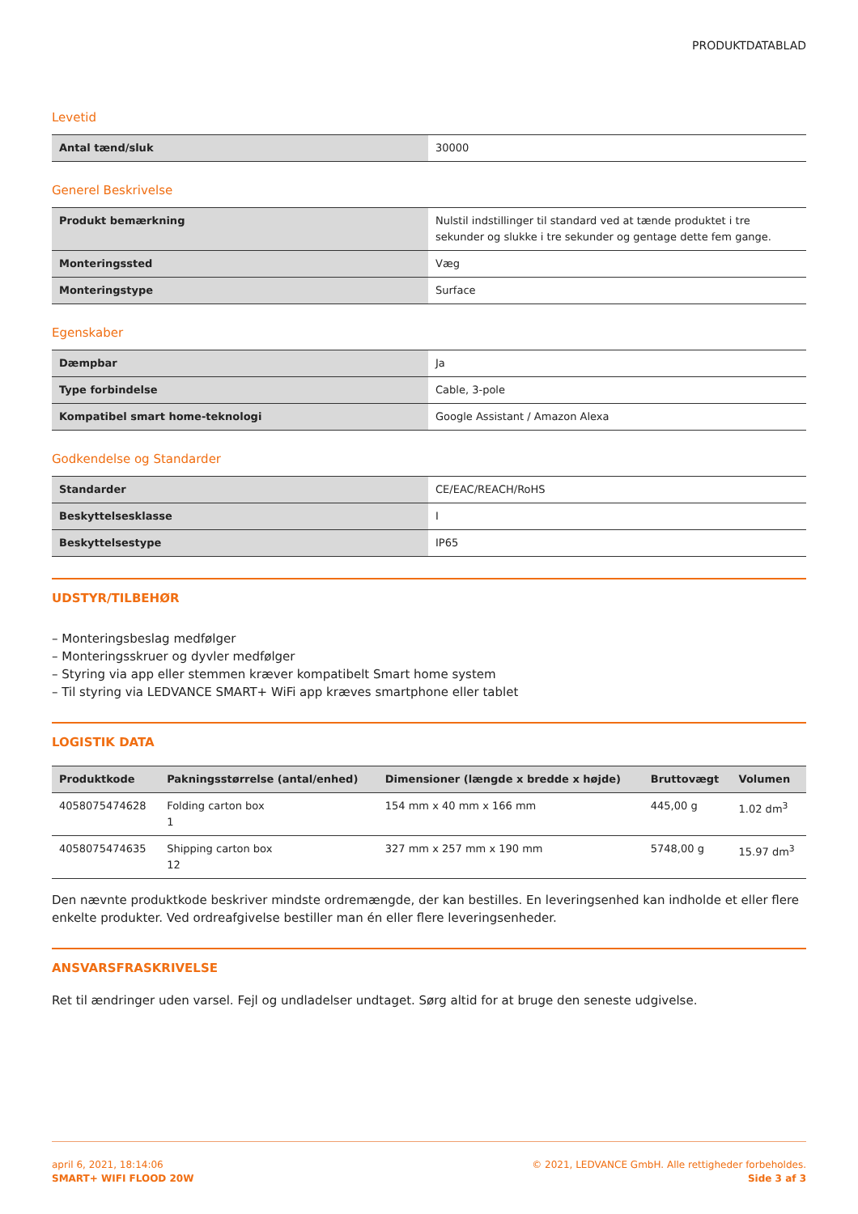PRODUKTDATABLAD
Levetid
| Antal tænd/sluk | 30000 |
Generel Beskrivelse
| Produkt bemærkning | Nulstil indstillinger til standard ved at tænde produktet i tre sekunder og slukke i tre sekunder og gentage dette fem gange. |
| Monteringssted | Væg |
| Monteringstype | Surface |
Egenskaber
| Dæmpbar | Ja |
| Type forbindelse | Cable, 3-pole |
| Kompatibel smart home-teknologi | Google Assistant / Amazon Alexa |
Godkendelse og Standarder
| Standarder | CE/EAC/REACH/RoHS |
| Beskyttelsesklasse | I |
| Beskyttelsestype | IP65 |
UDSTYR/TILBEHØR
– Monteringsbeslag medfølger
– Monteringsskruer og dyvler medfølger
– Styring via app eller stemmen kræver kompatibelt Smart home system
– Til styring via LEDVANCE SMART+ WiFi app kræves smartphone eller tablet
LOGISTIK DATA
| Produktkode | Pakningsstørrelse (antal/enhed) | Dimensioner (længde x bredde x højde) | Bruttovægt | Volumen |
| --- | --- | --- | --- | --- |
| 4058075474628 | Folding carton box 1 | 154 mm x 40 mm x 166 mm | 445,00 g | 1.02 dm<sup>3</sup> |
| 4058075474635 | Shipping carton box 12 | 327 mm x 257 mm x 190 mm | 5748,00 g | 15.97 dm<sup>3</sup> |
Den nævnte produktkode beskriver mindste ordremængde, der kan bestilles. En leveringsenhed kan indholde et eller flere enkelte produkter. Ved ordreafgivelse bestiller man én eller flere leveringsenheder.
ANSVARSFRASKRIVELSE
Ret til ændringer uden varsel. Fejl og undladelser undtaget. Sørg altid for at bruge den seneste udgivelse.
april 6, 2021, 18:14:06
SMART+ WIFI FLOOD 20W
© 2021, LEDVANCE GmbH. Alle rettigheder forbeholdes.
Side 3 af 3